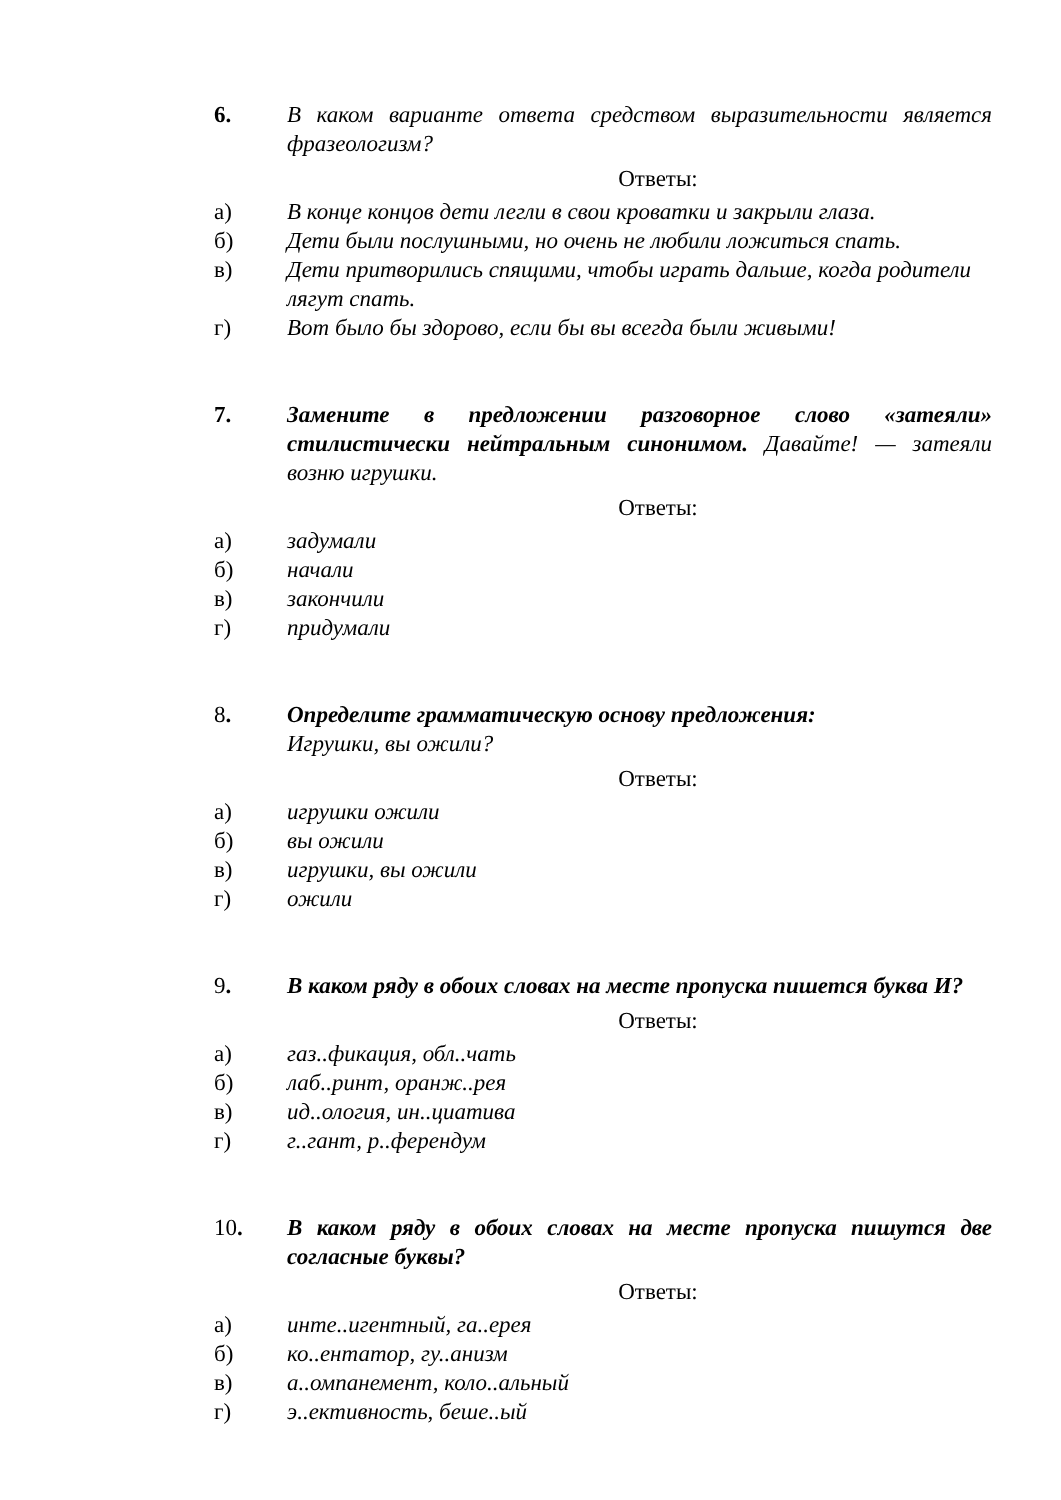6. В каком варианте ответа средством выразительности является фразеологизм?
Ответы:
а) В конце концов дети легли в свои кроватки и закрыли глаза.
б) Дети были послушными, но очень не любили ложиться спать.
в) Дети притворились спящими, чтобы играть дальше, когда родители лягут спать.
г) Вот было бы здорово, если бы вы всегда были живыми!
7. Замените в предложении разговорное слово «затеяли» стилистически нейтральным синонимом. Давайте! — затеяли возню игрушки.
Ответы:
а) задумали
б) начали
в) закончили
г) придумали
8. Определите грамматическую основу предложения:
Игрушки, вы ожили?
Ответы:
а) игрушки ожили
б) вы ожили
в) игрушки, вы ожили
г) ожили
9. В каком ряду в обоих словах на месте пропуска пишется буква И?
Ответы:
а) газ..фикация, обл..чать
б) лаб..ринт, оранж..рея
в) ид..ология, ин..циатива
г) г..гант, р..ферендум
10. В каком ряду в обоих словах на месте пропуска пишутся две согласные буквы?
Ответы:
а) инте..игентный, га..ерея
б) ко..ентатор, гу..анизм
в) а..омпанемент, коло..альный
г) э..ективность, беше..ый